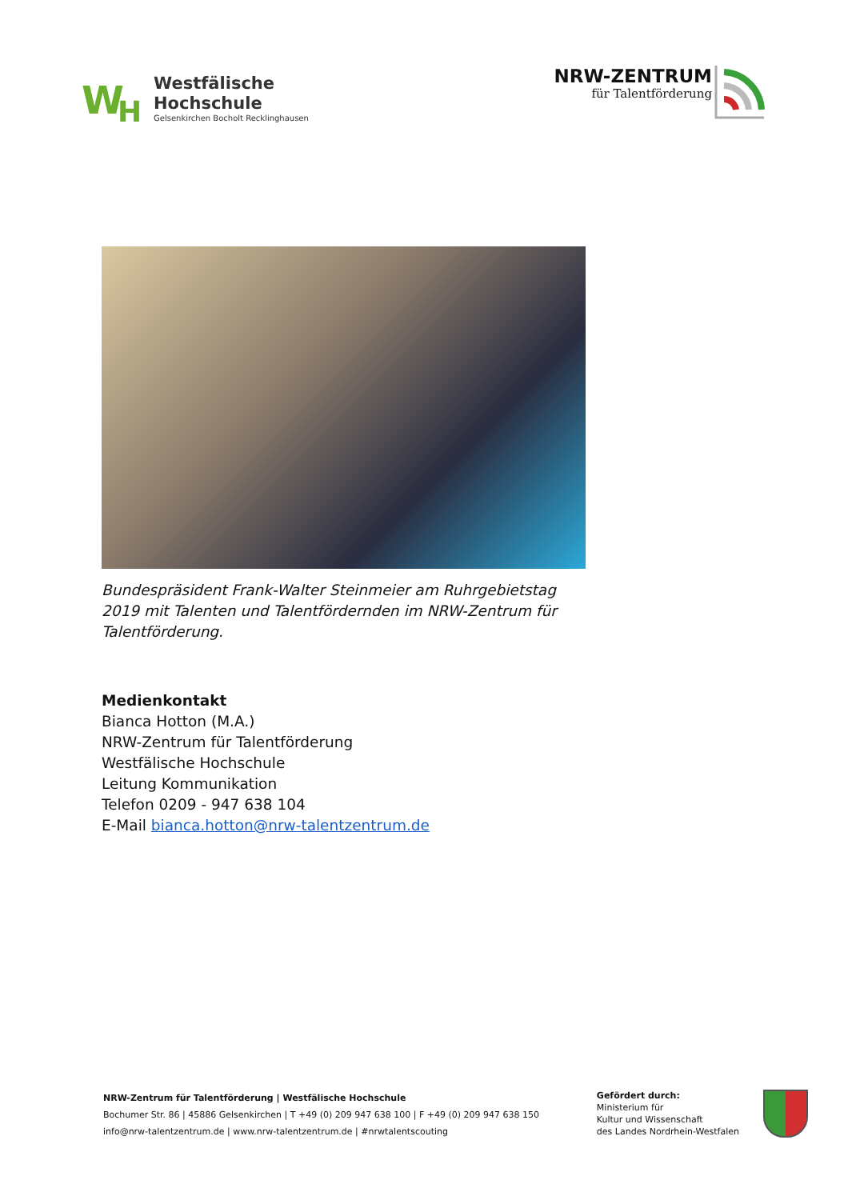W
H
Westfälische
Hochschule
Gelsenkirchen Bocholt Recklinghausen
NRW-ZENTRUM
für Talentförderung
Bundespräsident Frank-Walter Steinmeier am Ruhrgebietstag 2019 mit Talenten und Talentfördernden im NRW-Zentrum für Talentförderung.
Medienkontakt
Bianca Hotton (M.A.)
NRW-Zentrum für Talentförderung
Westfälische Hochschule
Leitung Kommunikation
Telefon 0209 - 947 638 104
E-Mail bianca.hotton@nrw-talentzentrum.de
NRW-Zentrum für Talentförderung | Westfälische Hochschule
Bochumer Str. 86 | 45886 Gelsenkirchen | T +49 (0) 209 947 638 100 | F +49 (0) 209 947 638 150
info@nrw-talentzentrum.de | www.nrw-talentzentrum.de | #nrwtalentscouting
Gefördert durch:
Ministerium für
Kultur und Wissenschaft
des Landes Nordrhein-Westfalen